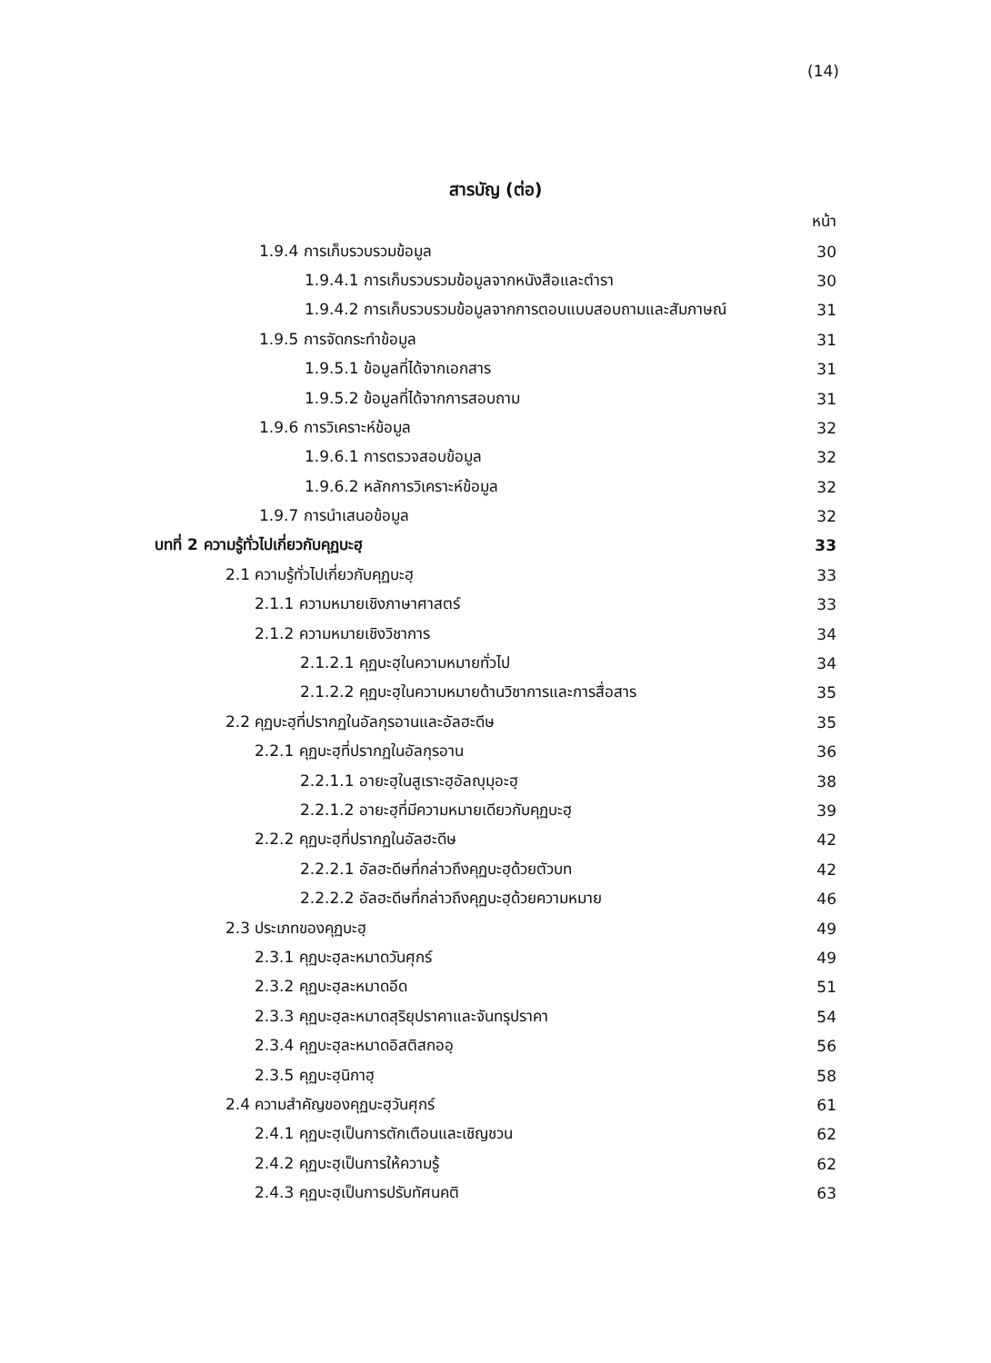(14)
สารบัญ (ต่อ)
หน้า
1.9.4 การเก็บรวบรวมข้อมูล 30
1.9.4.1 การเก็บรวบรวมข้อมูลจากหนังสือและตำรา 30
1.9.4.2 การเก็บรวบรวมข้อมูลจากการตอบแบบสอบถามและสัมภาษณ์ 31
1.9.5 การจัดกระทำข้อมูล 31
1.9.5.1 ข้อมูลที่ได้จากเอกสาร 31
1.9.5.2 ข้อมูลที่ได้จากการสอบถาม 31
1.9.6 การวิเคราะห์ข้อมูล 32
1.9.6.1 การตรวจสอบข้อมูล 32
1.9.6.2 หลักการวิเคราะห์ข้อมูล 32
1.9.7 การนำเสนอข้อมูล 32
บทที่ 2 ความรู้ทั่วไปเกี่ยวกับคุฏบะฮฺ 33
2.1 ความรู้ทั่วไปเกี่ยวกับคุฏบะฮฺ 33
2.1.1 ความหมายเชิงภาษาศาสตร์ 33
2.1.2 ความหมายเชิงวิชาการ 34
2.1.2.1 คุฏบะฮฺในความหมายทั่วไป 34
2.1.2.2 คุฏบะฮฺในความหมายด้านวิชาการและการสื่อสาร 35
2.2 คุฏบะฮฺที่ปรากฏในอัลกุรอานและอัลฮะดีษ 35
2.2.1 คุฏบะฮฺที่ปรากฏในอัลกุรอาน 36
2.2.1.1 อายะฮฺในสูเราะฮฺอัลญุมุอะฮฺ 38
2.2.1.2 อายะฮฺที่มีความหมายเดียวกับคุฏบะฮฺ 39
2.2.2 คุฏบะฮฺที่ปรากฏในอัลฮะดีษ 42
2.2.2.1 อัลฮะดีษที่กล่าวถึงคุฏบะฮฺด้วยตัวบท 42
2.2.2.2 อัลฮะดีษที่กล่าวถึงคุฏบะฮฺด้วยความหมาย 46
2.3 ประเภทของคุฏบะฮฺ 49
2.3.1 คุฏบะฮฺละหมาดวันศุกร์ 49
2.3.2 คุฏบะฮฺละหมาดอีด 51
2.3.3 คุฏบะฮฺละหมาดสุริยุปราคาและจันทรุปราคา 54
2.3.4 คุฏบะฮฺละหมาดอิสติสกออฺ 56
2.3.5 คุฏบะฮฺนิกาฮฺ 58
2.4 ความสำคัญของคุฏบะฮฺวันศุกร์ 61
2.4.1 คุฏบะฮฺเป็นการตักเตือนและเชิญชวน 62
2.4.2 คุฏบะฮฺเป็นการให้ความรู้ 62
2.4.3 คุฏบะฮฺเป็นการปรับทัศนคติ 63